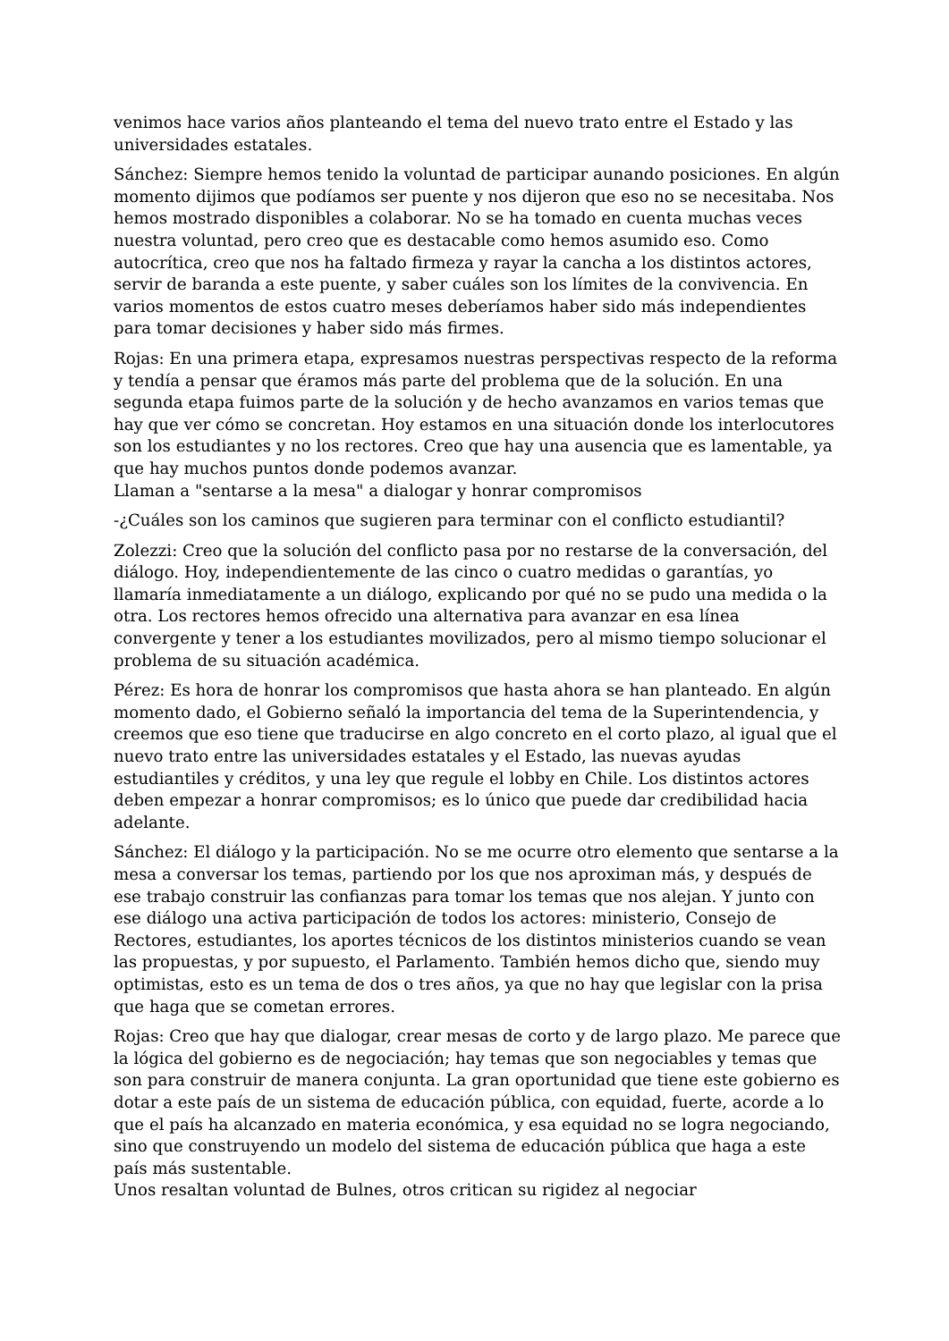venimos hace varios años planteando el tema del nuevo trato entre el Estado y las universidades estatales.
Sánchez: Siempre hemos tenido la voluntad de participar aunando posiciones. En algún momento dijimos que podíamos ser puente y nos dijeron que eso no se necesitaba. Nos hemos mostrado disponibles a colaborar. No se ha tomado en cuenta muchas veces nuestra voluntad, pero creo que es destacable como hemos asumido eso. Como autocrítica, creo que nos ha faltado firmeza y rayar la cancha a los distintos actores, servir de baranda a este puente, y saber cuáles son los límites de la convivencia. En varios momentos de estos cuatro meses deberíamos haber sido más independientes para tomar decisiones y haber sido más firmes.
Rojas: En una primera etapa, expresamos nuestras perspectivas respecto de la reforma y tendía a pensar que éramos más parte del problema que de la solución. En una segunda etapa fuimos parte de la solución y de hecho avanzamos en varios temas que hay que ver cómo se concretan. Hoy estamos en una situación donde los interlocutores son los estudiantes y no los rectores. Creo que hay una ausencia que es lamentable, ya que hay muchos puntos donde podemos avanzar.
Llaman a "sentarse a la mesa" a dialogar y honrar compromisos
-¿Cuáles son los caminos que sugieren para terminar con el conflicto estudiantil?
Zolezzi: Creo que la solución del conflicto pasa por no restarse de la conversación, del diálogo. Hoy, independientemente de las cinco o cuatro medidas o garantías, yo llamaría inmediatamente a un diálogo, explicando por qué no se pudo una medida o la otra. Los rectores hemos ofrecido una alternativa para avanzar en esa línea convergente y tener a los estudiantes movilizados, pero al mismo tiempo solucionar el problema de su situación académica.
Pérez: Es hora de honrar los compromisos que hasta ahora se han planteado. En algún momento dado, el Gobierno señaló la importancia del tema de la Superintendencia, y creemos que eso tiene que traducirse en algo concreto en el corto plazo, al igual que el nuevo trato entre las universidades estatales y el Estado, las nuevas ayudas estudiantiles y créditos, y una ley que regule el lobby en Chile. Los distintos actores deben empezar a honrar compromisos; es lo único que puede dar credibilidad hacia adelante.
Sánchez: El diálogo y la participación. No se me ocurre otro elemento que sentarse a la mesa a conversar los temas, partiendo por los que nos aproximan más, y después de ese trabajo construir las confianzas para tomar los temas que nos alejan. Y junto con ese diálogo una activa participación de todos los actores: ministerio, Consejo de Rectores, estudiantes, los aportes técnicos de los distintos ministerios cuando se vean las propuestas, y por supuesto, el Parlamento. También hemos dicho que, siendo muy optimistas, esto es un tema de dos o tres años, ya que no hay que legislar con la prisa que haga que se cometan errores.
Rojas: Creo que hay que dialogar, crear mesas de corto y de largo plazo. Me parece que la lógica del gobierno es de negociación; hay temas que son negociables y temas que son para construir de manera conjunta. La gran oportunidad que tiene este gobierno es dotar a este país de un sistema de educación pública, con equidad, fuerte, acorde a lo que el país ha alcanzado en materia económica, y esa equidad no se logra negociando, sino que construyendo un modelo del sistema de educación pública que haga a este país más sustentable.
Unos resaltan voluntad de Bulnes, otros critican su rigidez al negociar